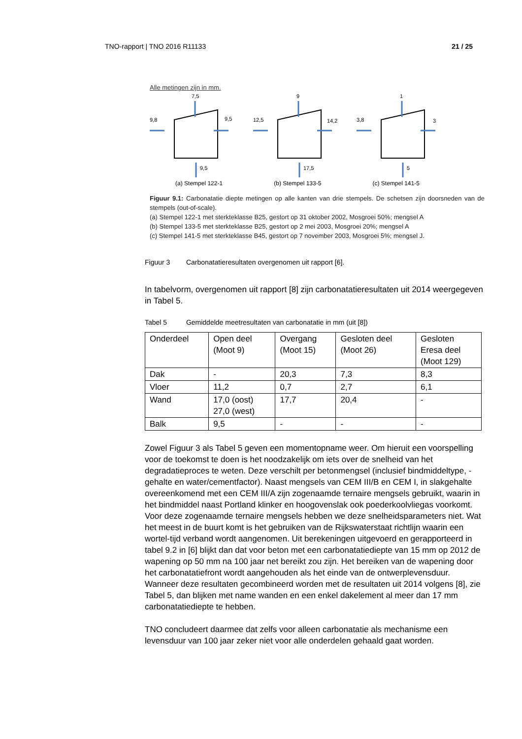TNO-rapport | TNO 2016 R11133 21 / 25
Alle metingen zijn in mm.
7,5
9,8
9,5
9,5
9
12,5
14,2
17,5
1
3,8
3
5
(a) Stempel 122-1 (b) Stempel 133-5 (c) Stempel 141-5
Figuur 9.1: Carbonatatie diepte metingen op alle kanten van drie stempels. De schetsen zijn doorsneden van de stempels (out-of-scale).
(a) Stempel 122-1 met sterkteklasse B25, gestort op 31 oktober 2002, Mosgroei 50%; mengsel A
(b) Stempel 133-5 met sterkteklasse B25, gestort op 2 mei 2003, Mosgroei 20%; mengsel A
(c) Stempel 141-5 met sterkteklasse B45, gestort op 7 november 2003, Mosgroei 5%; mengsel J.
Figuur 3 Carbonatatieresultaten overgenomen uit rapport [6].
In tabelvorm, overgenomen uit rapport [8] zijn carbonatatieresultaten uit 2014 weergegeven in Tabel 5.
Tabel 5 Gemiddelde meetresultaten van carbonatatie in mm (uit [8])
| Onderdeel | Open deel (Moot 9) | Overgang (Moot 15) | Gesloten deel (Moot 26) | Gesloten Eresa deel (Moot 129) |
| Dak | - | 20,3 | 7,3 | 8,3 |
| Vloer | 11,2 | 0,7 | 2,7 | 6,1 |
| Wand | 17,0 (oost) 27,0 (west) | 17,7 | 20,4 | - |
| Balk | 9,5 | - | - | - |
Zowel Figuur 3 als Tabel 5 geven een momentopname weer. Om hieruit een voorspelling voor de toekomst te doen is het noodzakelijk om iets over de snelheid van het degradatieproces te weten. Deze verschilt per betonmengsel (inclusief bindmiddeltype, -gehalte en water/cementfactor). Naast mengsels van CEM III/B en CEM I, in slakgehalte overeenkomend met een CEM III/A zijn zogenaamde ternaire mengsels gebruikt, waarin in het bindmiddel naast Portland klinker en hoogovenslak ook poederkoolvliegas voorkomt. Voor deze zogenaamde ternaire mengsels hebben we deze snelheidsparameters niet. Wat het meest in de buurt komt is het gebruiken van de Rijkswaterstaat richtlijn waarin een wortel-tijd verband wordt aangenomen. Uit berekeningen uitgevoerd en gerapporteerd in tabel 9.2 in [6] blijkt dan dat voor beton met een carbonatatiediepte van 15 mm op 2012 de wapening op 50 mm na 100 jaar net bereikt zou zijn. Het bereiken van de wapening door het carbonatatiefront wordt aangehouden als het einde van de ontwerplevensduur. Wanneer deze resultaten gecombineerd worden met de resultaten uit 2014 volgens [8], zie Tabel 5, dan blijken met name wanden en een enkel dakelement al meer dan 17 mm carbonatatiediepte te hebben.
TNO concludeert daarmee dat zelfs voor alleen carbonatatie als mechanisme een levensduur van 100 jaar zeker niet voor alle onderdelen gehaald gaat worden.